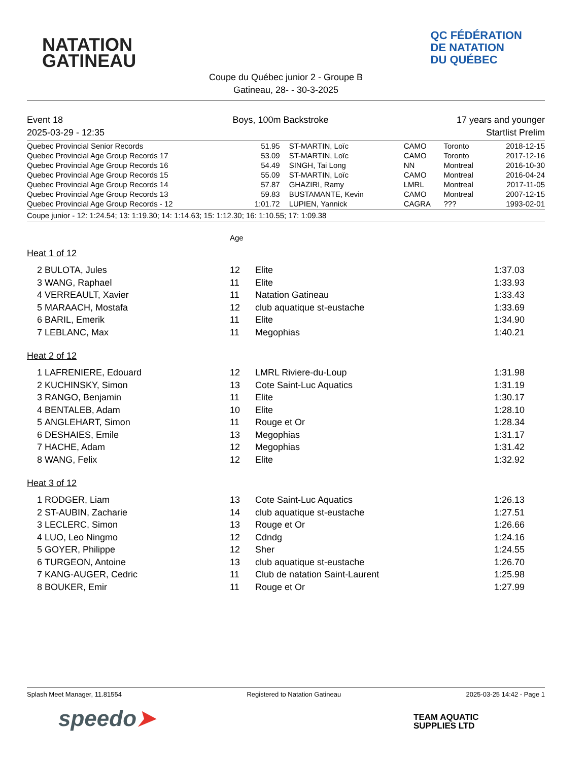NATATION
GATINEAU
QC FÉDÉRATION
DE NATATION
DU QUÉBEC
Coupe du Québec junior 2 - Groupe B
Gatineau, 28- - 30-3-2025
Event 18
2025-03-29 - 12:35
Boys, 100m Backstroke 17 years and younger
Startlist Prelim
| Quebec Provincial Senior Records | 51.95 | ST-MARTIN, Loïc | CAMO | Toronto | 2018-12-15 |
| Quebec Provincial Age Group Records 17 | 53.09 | ST-MARTIN, Loïc | CAMO | Toronto | 2017-12-16 |
| Quebec Provincial Age Group Records 16 | 54.49 | SINGH, Tai Long | NN | Montreal | 2016-10-30 |
| Quebec Provincial Age Group Records 15 | 55.09 | ST-MARTIN, Loïc | CAMO | Montreal | 2016-04-24 |
| Quebec Provincial Age Group Records 14 | 57.87 | GHAZIRI, Ramy | LMRL | Montreal | 2017-11-05 |
| Quebec Provincial Age Group Records 13 | 59.83 | BUSTAMANTE, Kevin | CAMO | Montreal | 2007-12-15 |
| Quebec Provincial Age Group Records - 12 | 1:01.72 | LUPIEN, Yannick | CAGRA | ??? | 1993-02-01 |
Coupe junior - 12: 1:24.54; 13: 1:19.30; 14: 1:14.63; 15: 1:12.30; 16: 1:10.55; 17: 1:09.38
Age
Heat 1 of 12
| 2 | BULOTA, Jules | 12 | Elite | 1:37.03 |
| 3 | WANG, Raphael | 11 | Elite | 1:33.93 |
| 4 | VERREAULT, Xavier | 11 | Natation Gatineau | 1:33.43 |
| 5 | MARAACH, Mostafa | 12 | club aquatique st-eustache | 1:33.69 |
| 6 | BARIL, Emerik | 11 | Elite | 1:34.90 |
| 7 | LEBLANC, Max | 11 | Megophias | 1:40.21 |
Heat 2 of 12
| 1 | LAFRENIERE, Edouard | 12 | LMRL Riviere-du-Loup | 1:31.98 |
| 2 | KUCHINSKY, Simon | 13 | Cote Saint-Luc Aquatics | 1:31.19 |
| 3 | RANGO, Benjamin | 11 | Elite | 1:30.17 |
| 4 | BENTALEB, Adam | 10 | Elite | 1:28.10 |
| 5 | ANGLEHART, Simon | 11 | Rouge et Or | 1:28.34 |
| 6 | DESHAIES, Emile | 13 | Megophias | 1:31.17 |
| 7 | HACHE, Adam | 12 | Megophias | 1:31.42 |
| 8 | WANG, Felix | 12 | Elite | 1:32.92 |
Heat 3 of 12
| 1 | RODGER, Liam | 13 | Cote Saint-Luc Aquatics | 1:26.13 |
| 2 | ST-AUBIN, Zacharie | 14 | club aquatique st-eustache | 1:27.51 |
| 3 | LECLERC, Simon | 13 | Rouge et Or | 1:26.66 |
| 4 | LUO, Leo Ningmo | 12 | Cdndg | 1:24.16 |
| 5 | GOYER, Philippe | 12 | Sher | 1:24.55 |
| 6 | TURGEON, Antoine | 13 | club aquatique st-eustache | 1:26.70 |
| 7 | KANG-AUGER, Cedric | 11 | Club de natation Saint-Laurent | 1:25.98 |
| 8 | BOUKER, Emir | 11 | Rouge et Or | 1:27.99 |
Splash Meet Manager, 11.81554 Registered to Natation Gatineau 2025-03-25 14:42 - Page 1
speedo➤
TEAM AQUATIC
SUPPLIES LTD